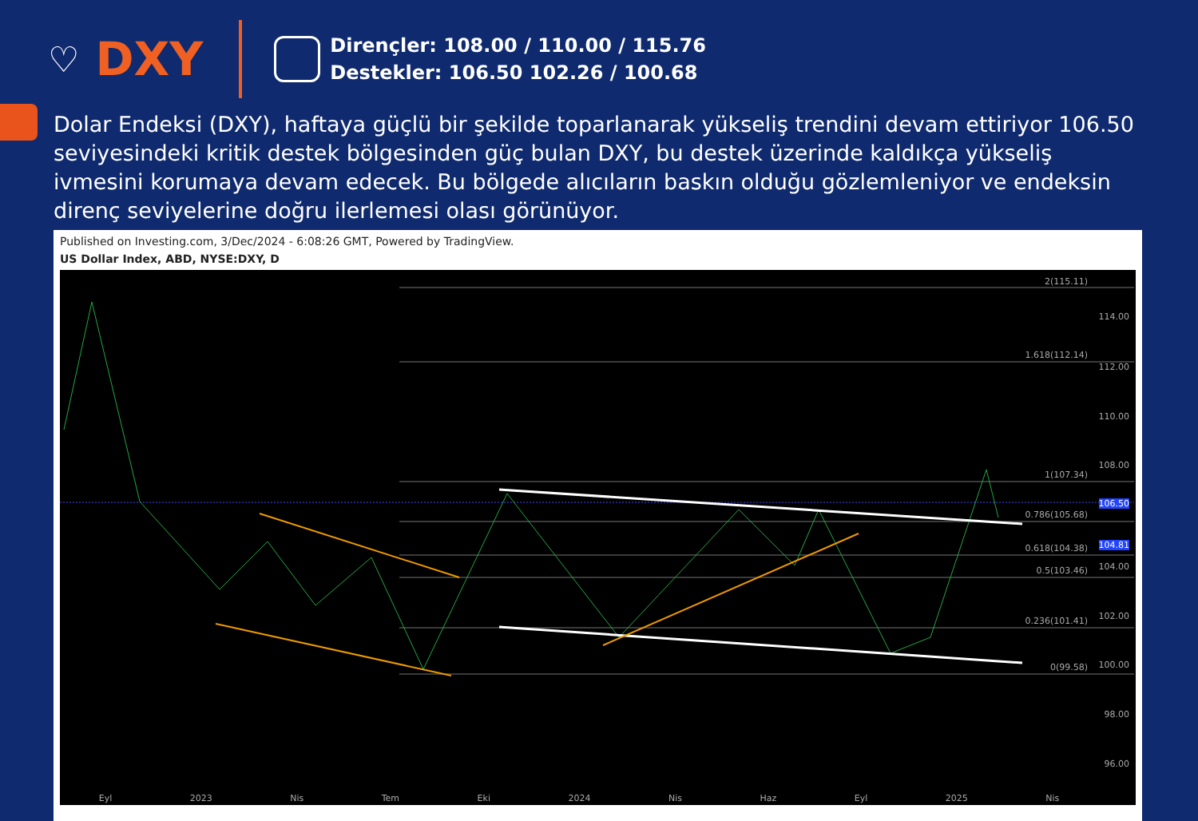♡ DXY
Dirençler: 108.00 / 110.00 / 115.76
Destekler: 106.50 102.26 / 100.68
Dolar Endeksi (DXY), haftaya güçlü bir şekilde toparlanarak yükseliş trendini devam ettiriyor 106.50 seviyesindeki kritik destek bölgesinden güç bulan DXY, bu destek üzerinde kaldıkça yükseliş ivmesini korumaya devam edecek. Bu bölgede alıcıların baskın olduğu gözlemleniyor ve endeksin direnç seviyelerine doğru ilerlemesi olası görünüyor.
Published on Investing.com, 3/Dec/2024 - 6:08:26 GMT, Powered by TradingView.
US Dollar Index, ABD, NYSE:DXY, D
2(115.11)
1.618(112.14)
1(107.34)
0.786(105.68)
0.618(104.38)
0.5(103.46)
0.236(101.41)
0(99.58)
114.00
112.00
110.00
108.00
106.50
104.81
104.00
102.00
100.00
98.00
96.00
Eyl 2023 Nis Tem Eki 2024 Nis Haz Eyl 2025 Nis